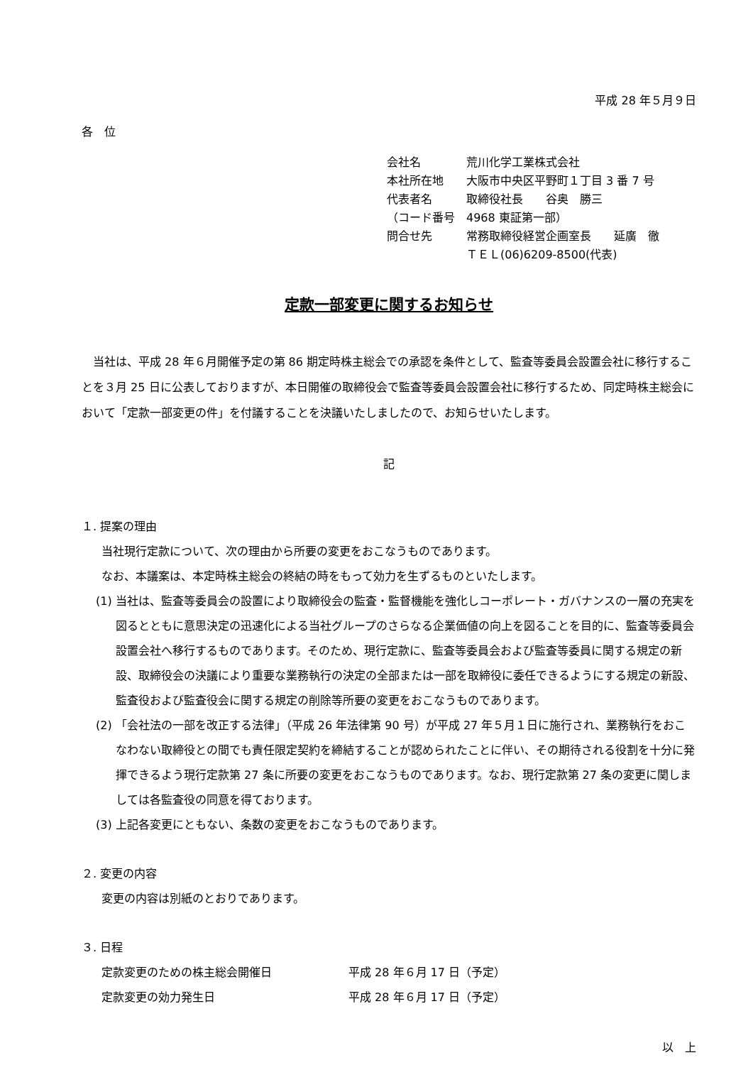平成 28 年５月９日
各　位
| 会社名 | 荒川化学工業株式会社 |
| 本社所在地 | 大阪市中央区平野町１丁目 3 番 7 号 |
| 代表者名 | 取締役社長 谷奥 勝三 |
| （コード番号 | 4968 東証第一部） |
| 問合せ先 | 常務取締役経営企画室長 延廣 徹 |
| | ＴＥＬ(06)6209-8500(代表) |
定款一部変更に関するお知らせ
当社は、平成 28 年６月開催予定の第 86 期定時株主総会での承認を条件として、監査等委員会設置会社に移行することを３月 25 日に公表しておりますが、本日開催の取締役会で監査等委員会設置会社に移行するため、同定時株主総会において「定款一部変更の件」を付議することを決議いたしましたので、お知らせいたします。
記
１. 提案の理由
当社現行定款について、次の理由から所要の変更をおこなうものであります。
なお、本議案は、本定時株主総会の終結の時をもって効力を生ずるものといたします。
(1) 当社は、監査等委員会の設置により取締役会の監査・監督機能を強化しコーポレート・ガバナンスの一層の充実を図るとともに意思決定の迅速化による当社グループのさらなる企業価値の向上を図ることを目的に、監査等委員会設置会社へ移行するものであります。そのため、現行定款に、監査等委員会および監査等委員に関する規定の新設、取締役会の決議により重要な業務執行の決定の全部または一部を取締役に委任できるようにする規定の新設、監査役および監査役会に関する規定の削除等所要の変更をおこなうものであります。
(2) 「会社法の一部を改正する法律」（平成 26 年法律第 90 号）が平成 27 年５月１日に施行され、業務執行をおこなわない取締役との間でも責任限定契約を締結することが認められたことに伴い、その期待される役割を十分に発揮できるよう現行定款第 27 条に所要の変更をおこなうものであります。なお、現行定款第 27 条の変更に関しましては各監査役の同意を得ております。
(3) 上記各変更にともない、条数の変更をおこなうものであります。
２. 変更の内容
変更の内容は別紙のとおりであります。
３. 日程
| 定款変更のための株主総会開催日 | 平成 28 年６月 17 日（予定） |
| 定款変更の効力発生日 | 平成 28 年６月 17 日（予定） |
以　上